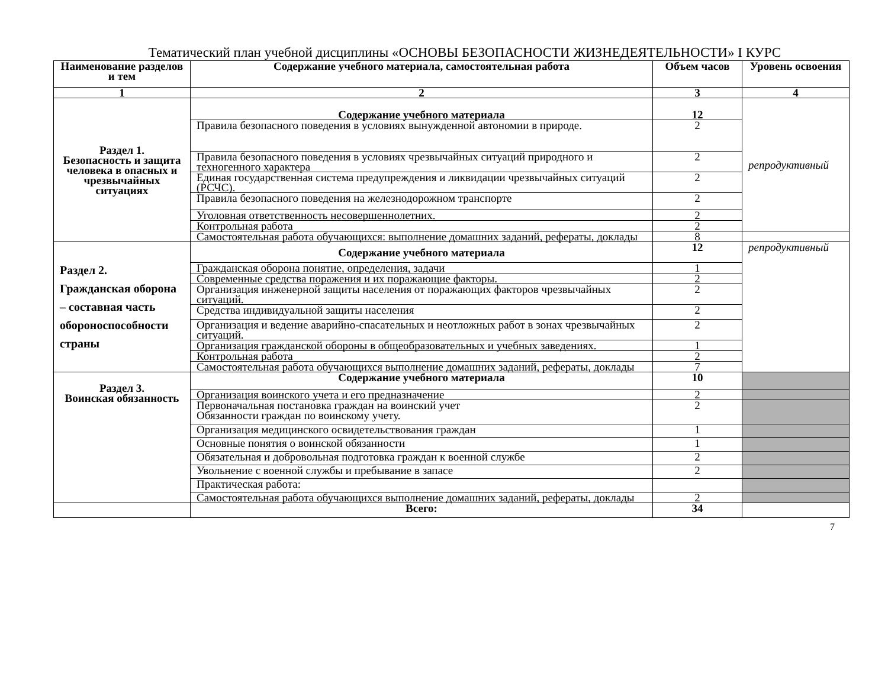Тематический план учебной дисциплины «ОСНОВЫ БЕЗОПАСНОСТИ ЖИЗНЕДЕЯТЕЛЬНОСТИ» I КУРС
| Наименование разделов и тем | Содержание учебного материала, самостоятельная работа | Объем часов | Уровень освоения |
| --- | --- | --- | --- |
| 1 | 2 | 3 | 4 |
| Раздел 1. Безопасность и защита человека в опасных и чрезвычайных ситуациях | Содержание учебного материала | 12 | репродуктивный |
| | Правила безопасного поведения в условиях вынужденной автономии в природе. | 2 | |
| | Правила безопасного поведения в условиях чрезвычайных ситуаций природного и техногенного характера | 2 | |
| | Единая государственная система предупреждения и ликвидации чрезвычайных ситуаций (РСЧС). | 2 | |
| | Правила безопасного поведения на железнодорожном транспорте | 2 | |
| | Уголовная ответственность несовершеннолетних. | 2 | |
| | Контрольная работа | 2 | |
| | Самостоятельная работа обучающихся: выполнение домашних заданий, рефераты, доклады | 8 | |
| Раздел 2. Гражданская оборона – составная часть обороноспособности страны | Содержание учебного материала | 12 | репродуктивный |
| | Гражданская оборона понятие, определения, задачи | 1 | |
| | Современные средства поражения и их поражающие факторы. | 2 | |
| | Организация инженерной защиты населения от поражающих факторов чрезвычайных ситуаций. | 2 | |
| | Средства индивидуальной защиты населения | 2 | |
| | Организация и ведение аварийно-спасательных и неотложных работ в зонах чрезвычайных ситуаций. | 2 | |
| | Организация гражданской обороны в общеобразовательных и учебных заведениях. | 1 | |
| | Контрольная работа | 2 | |
| | Самостоятельная работа обучающихся выполнение домашних заданий, рефераты, доклады | 7 | |
| Раздел 3. Воинская обязанность | Содержание учебного материала | 10 | |
| | Организация воинского учета и его предназначение | 2 | |
| | Первоначальная постановка граждан на воинский учет Обязанности граждан по воинскому учету. | 2 | |
| | Организация медицинского освидетельствования граждан | 1 | |
| | Основные понятия о воинской обязанности | 1 | |
| | Обязательная и добровольная подготовка граждан к военной службе | 2 | |
| | Увольнение с военной службы и пребывание в запасе | 2 | |
| | Практическая работа: | | |
| | Самостоятельная работа обучающихся выполнение домашних заданий, рефераты, доклады | 2 | |
| | Всего: | 34 | |
7